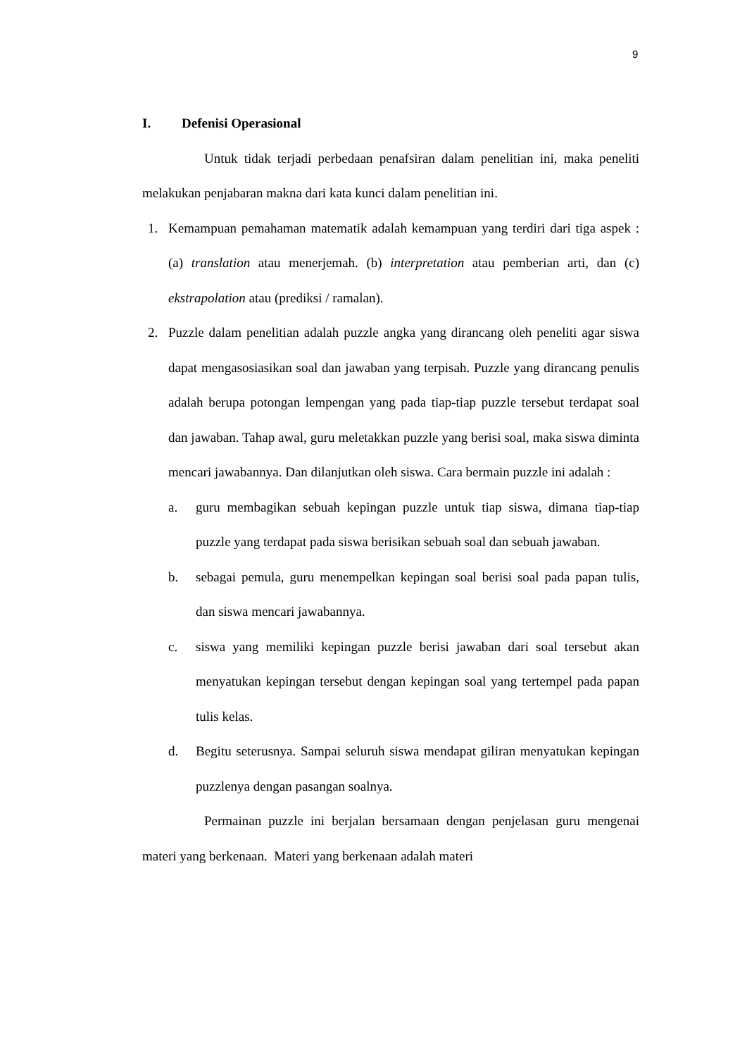9
I. Defenisi Operasional
Untuk tidak terjadi perbedaan penafsiran dalam penelitian ini, maka peneliti melakukan penjabaran makna dari kata kunci dalam penelitian ini.
1. Kemampuan pemahaman matematik adalah kemampuan yang terdiri dari tiga aspek : (a) translation atau menerjemah. (b) interpretation atau pemberian arti, dan (c) ekstrapolation atau (prediksi / ramalan).
2. Puzzle dalam penelitian adalah puzzle angka yang dirancang oleh peneliti agar siswa dapat mengasosiasikan soal dan jawaban yang terpisah. Puzzle yang dirancang penulis adalah berupa potongan lempengan yang pada tiap-tiap puzzle tersebut terdapat soal dan jawaban. Tahap awal, guru meletakkan puzzle yang berisi soal, maka siswa diminta mencari jawabannya. Dan dilanjutkan oleh siswa. Cara bermain puzzle ini adalah :
a. guru membagikan sebuah kepingan puzzle untuk tiap siswa, dimana tiap-tiap puzzle yang terdapat pada siswa berisikan sebuah soal dan sebuah jawaban.
b. sebagai pemula, guru menempelkan kepingan soal berisi soal pada papan tulis, dan siswa mencari jawabannya.
c. siswa yang memiliki kepingan puzzle berisi jawaban dari soal tersebut akan menyatukan kepingan tersebut dengan kepingan soal yang tertempel pada papan tulis kelas.
d. Begitu seterusnya. Sampai seluruh siswa mendapat giliran menyatukan kepingan puzzlenya dengan pasangan soalnya.
Permainan puzzle ini berjalan bersamaan dengan penjelasan guru mengenai materi yang berkenaan. Materi yang berkenaan adalah materi